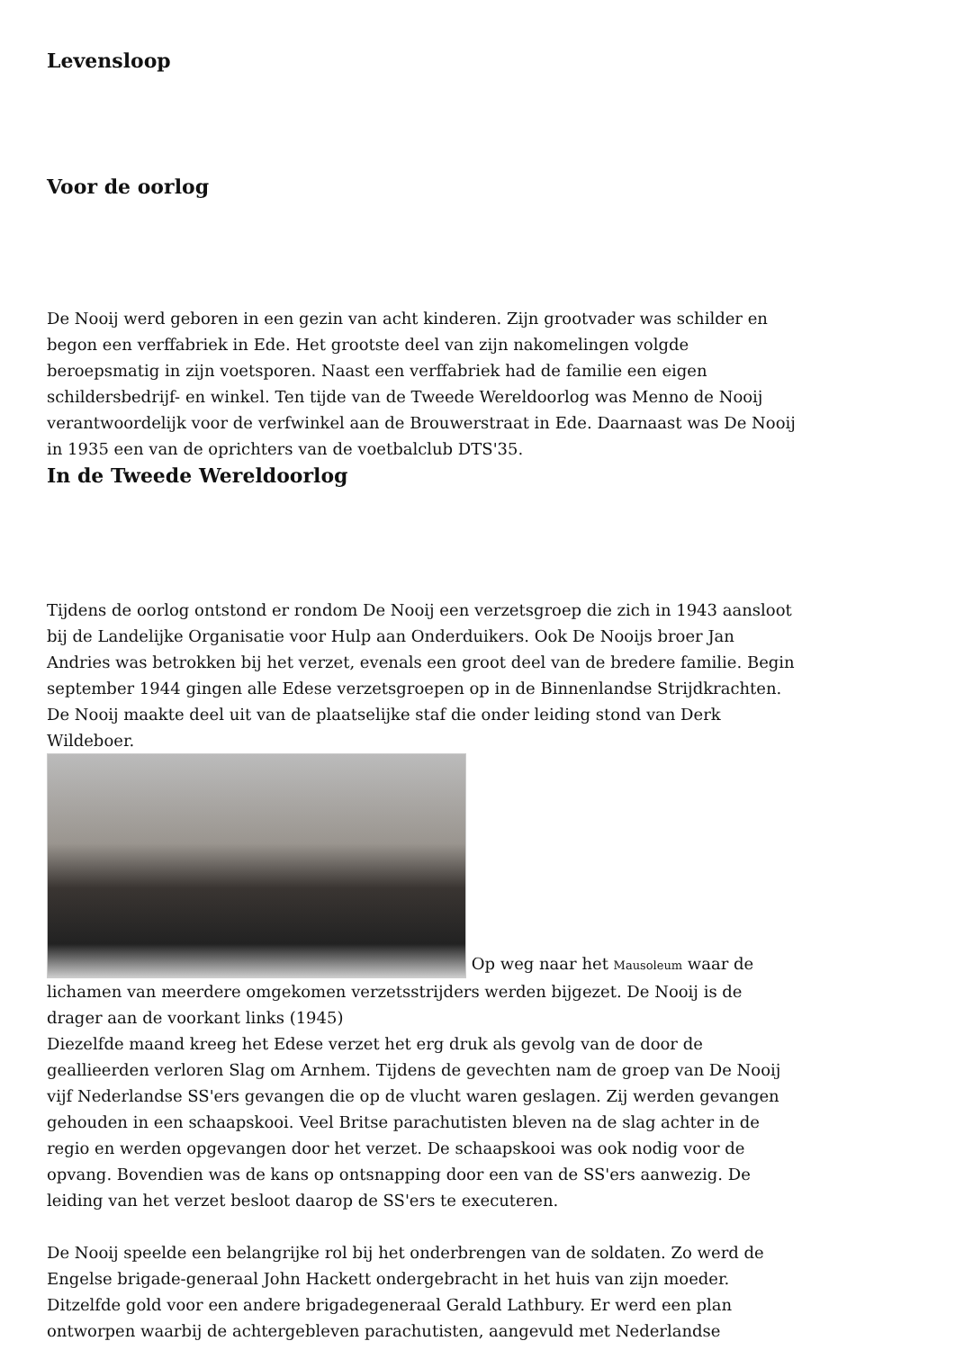Levensloop
Voor de oorlog
De Nooij werd geboren in een gezin van acht kinderen. Zijn grootvader was schilder en begon een verffabriek in Ede. Het grootste deel van zijn nakomelingen volgde beroepsmatig in zijn voetsporen. Naast een verffabriek had de familie een eigen schildersbedrijf- en winkel. Ten tijde van de Tweede Wereldoorlog was Menno de Nooij verantwoordelijk voor de verfwinkel aan de Brouwerstraat in Ede. Daarnaast was De Nooij in 1935 een van de oprichters van de voetbalclub DTS'35.
In de Tweede Wereldoorlog
Tijdens de oorlog ontstond er rondom De Nooij een verzetsgroep die zich in 1943 aansloot bij de Landelijke Organisatie voor Hulp aan Onderduikers. Ook De Nooijs broer Jan Andries was betrokken bij het verzet, evenals een groot deel van de bredere familie. Begin september 1944 gingen alle Edese verzetsgroepen op in de Binnenlandse Strijdkrachten. De Nooij maakte deel uit van de plaatselijke staf die onder leiding stond van Derk Wildeboer.
Op weg naar het Mausoleum waar de lichamen van meerdere omgekomen verzetsstrijders werden bijgezet. De Nooij is de drager aan de voorkant links (1945)
Diezelfde maand kreeg het Edese verzet het erg druk als gevolg van de door de geallieerden verloren Slag om Arnhem. Tijdens de gevechten nam de groep van De Nooij vijf Nederlandse SS'ers gevangen die op de vlucht waren geslagen. Zij werden gevangen gehouden in een schaapskooi. Veel Britse parachutisten bleven na de slag achter in de regio en werden opgevangen door het verzet. De schaapskooi was ook nodig voor de opvang. Bovendien was de kans op ontsnapping door een van de SS'ers aanwezig. De leiding van het verzet besloot daarop de SS'ers te executeren.
De Nooij speelde een belangrijke rol bij het onderbrengen van de soldaten. Zo werd de Engelse brigade-generaal John Hackett ondergebracht in het huis van zijn moeder. Ditzelfde gold voor een andere brigadegeneraal Gerald Lathbury. Er werd een plan ontworpen waarbij de achtergebleven parachutisten, aangevuld met Nederlandse